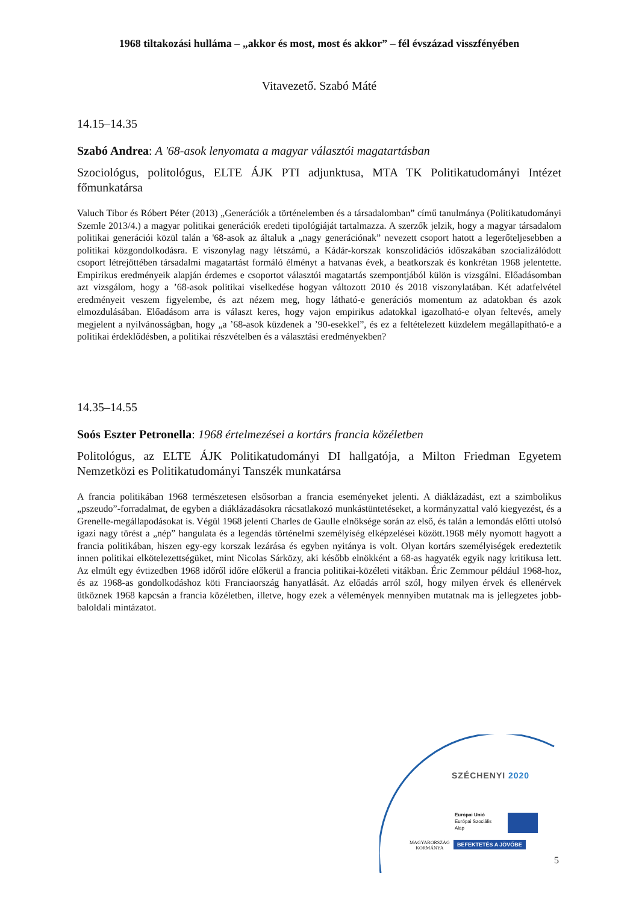1968 tiltakozási hulláma – „akkor és most, most és akkor” – fél évszázad visszfényében
Vitavezető. Szabó Máté
14.15–14.35
Szabó Andrea: A '68-asok lenyomata a magyar választói magatartásban
Szociológus, politológus, ELTE ÁJK PTI adjunktusa, MTA TK Politikatudományi Intézet főmunkatársa
Valuch Tibor és Róbert Péter (2013) „Generációk a történelemben és a társadalomban” című tanulmánya (Politikatudományi Szemle 2013/4.) a magyar politikai generációk eredeti tipológiáját tartalmazza. A szerzők jelzik, hogy a magyar társadalom politikai generációi közül talán a '68-asok az általuk a „nagy generációnak” nevezett csoport hatott a legerőteljesebben a politikai közgondolkodásra. E viszonylag nagy létszámú, a Kádár-korszak konszolidációs időszakában szocializálódott csoport létrejöttében társadalmi magatartást formáló élményt a hatvanas évek, a beatkorszak és konkrétan 1968 jelentette. Empirikus eredményeik alapján érdemes e csoportot választói magatartás szempontjából külön is vizsgálni. Előadásomban azt vizsgálom, hogy a ’68-asok politikai viselkedése hogyan változott 2010 és 2018 viszonylatában. Két adatfelvétel eredményeit veszem figyelembe, és azt nézem meg, hogy látható-e generációs momentum az adatokban és azok elmozdulásában. Előadásom arra is választ keres, hogy vajon empirikus adatokkal igazolható-e olyan feltevés, amely megjelent a nyilvánosságban, hogy „a ’68-asok küzdenek a ’90-esekkel”, és ez a feltételezett küzdelem megállapítható-e a politikai érdeklődésben, a politikai részvételben és a választási eredményekben?
14.35–14.55
Soós Eszter Petronella: 1968 értelmezései a kortárs francia közéletben
Politológus, az ELTE ÁJK Politikatudományi DI hallgatója, a Milton Friedman Egyetem Nemzetközi es Politikatudományi Tanszék munkatársa
A francia politikában 1968 természetesen elsősorban a francia eseményeket jelenti. A diáklázadást, ezt a szimbolikus „pszeudo”-forradalmat, de egyben a diáklázadásokra rácsatlakozó munkástüntetéseket, a kormányzattal való kiegyezést, és a Grenelle-megállapodásokat is. Végül 1968 jelenti Charles de Gaulle elnöksége során az első, és talán a lemondás előtti utolsó igazi nagy törést a „nép” hangulata és a legendás történelmi személyiség elképzelései között.1968 mély nyomott hagyott a francia politikában, hiszen egy-egy korszak lezárása és egyben nyitánya is volt. Olyan kortárs személyiségek eredeztetik innen politikai elkötelezettségüket, mint Nicolas Sárközy, aki később elnökként a 68-as hagyaték egyik nagy kritikusa lett. Az elmúlt egy évtizedben 1968 időről időre előkerül a francia politikai-közéleti vitákban. Éric Zemmour például 1968-hoz, és az 1968-as gondolkodáshoz köti Franciaország hanyatlását. Az előadás arról szól, hogy milyen érvek és ellenérvek ütköznek 1968 kapcsán a francia közéletben, illetve, hogy ezek a vélemények mennyiben mutatnak ma is jellegzetes jobb-baloldali mintázatot.
SZÉCHENYI 2020
Európai Unió
Európai Szociális
Alap
MAGYARORSZÁG
KORMÁNYA
BEFEKTETÉS A JÖVŐBE
5